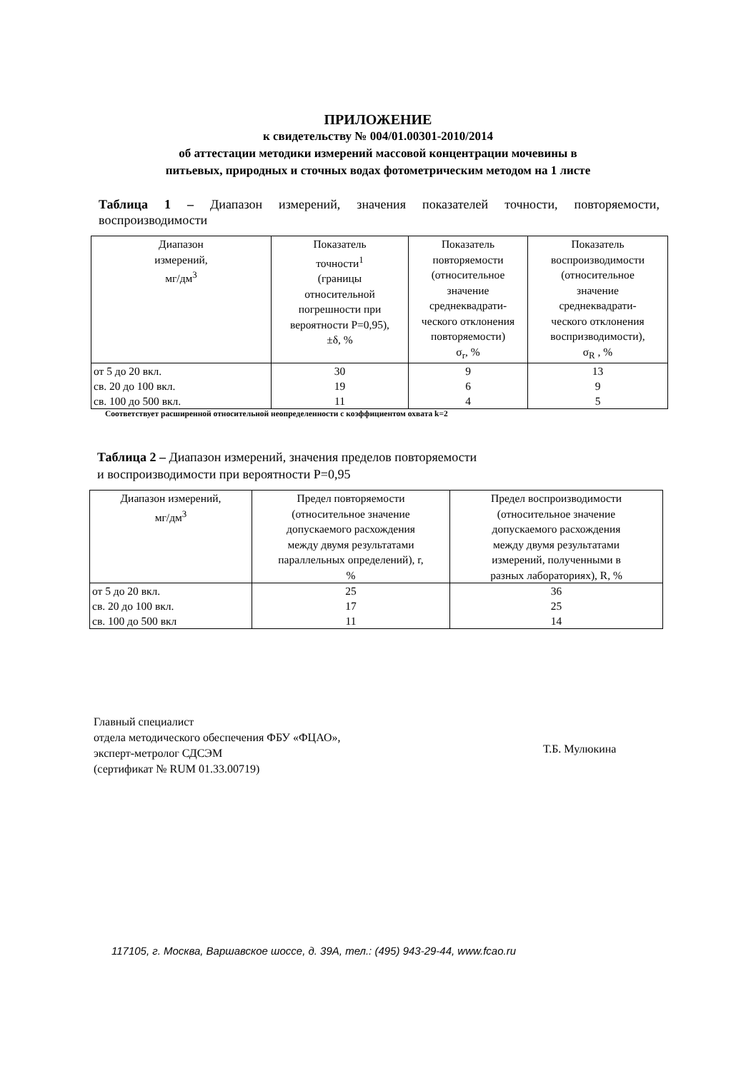ПРИЛОЖЕНИЕ
к свидетельству № 004/01.00301-2010/2014
об аттестации методики измерений массовой концентрации мочевины в
питьевых, природных и сточных водах фотометрическим методом на 1 листе
Таблица 1 – Диапазон измерений, значения показателей точности, повторяемости, воспроизводимости
| Диапазон измерений, мг/дм<sup>3</sup> | Показатель точности<sup>1</sup> (границы относительной погрешности при вероятности Р=0,95), ±δ, % | Показатель повторяемости (относительное значение среднеквадрати- ческого отклонения повторяемости) σ<sub>r</sub>, % | Показатель воспроизводимости (относительное значение среднеквадрати- ческого отклонения воспризводимости), σ<sub>R</sub> , % |
| --- | --- | --- | --- |
| от 5 до 20 вкл. | 30 | 9 | 13 |
| св. 20 до 100 вкл. | 19 | 6 | 9 |
| св. 100 до 500 вкл. | 11 | 4 | 5 |
Соответствует расширенной относительной неопределенности с коэффициентом охвата k=2
Таблица 2 – Диапазон измерений, значения пределов повторяемости
и воспроизводимости при вероятности Р=0,95
| Диапазон измерений, мг/дм<sup>3</sup> | Предел повторяемости (относительное значение допускаемого расхождения между двумя результатами параллельных определений), r, % | Предел воспроизводимости (относительное значение допускаемого расхождения между двумя результатами измерений, полученными в разных лабораториях), R, % |
| --- | --- | --- |
| от 5 до 20 вкл. | 25 | 36 |
| св. 20 до 100 вкл. | 17 | 25 |
| св. 100 до 500 вкл | 11 | 14 |
Главный специалист
отдела методического обеспечения ФБУ «ФЦАО»,
эксперт-метролог СДСЭМ
(сертификат № RUM 01.33.00719)
Т.Б. Мулюкина
117105, г. Москва, Варшавское шоссе, д. 39А, тел.: (495) 943-29-44, www.fcao.ru